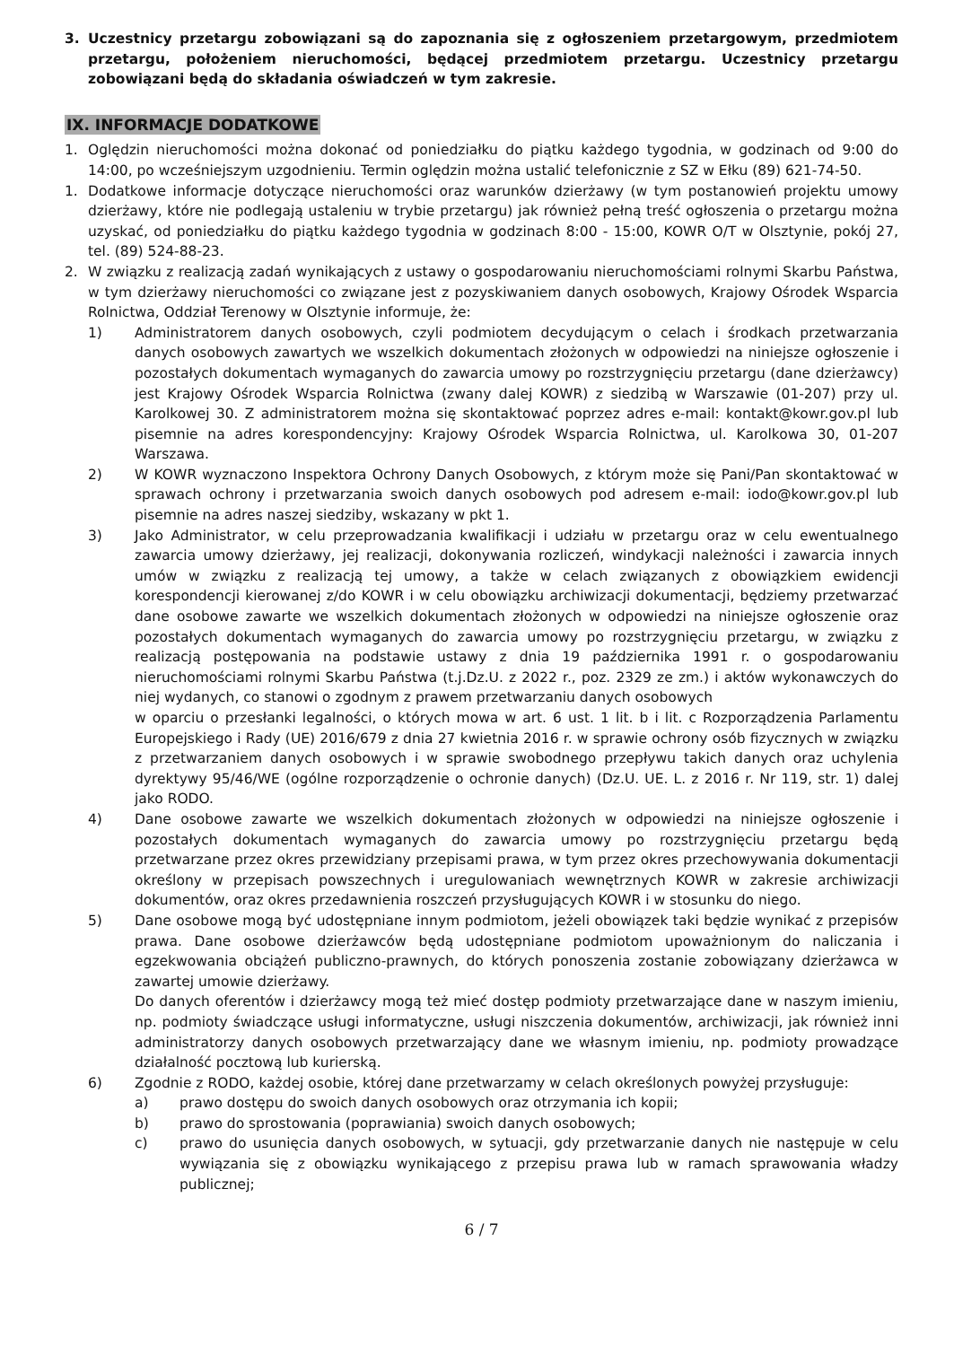3. Uczestnicy przetargu zobowiązani są do zapoznania się z ogłoszeniem przetargowym, przedmiotem przetargu, położeniem nieruchomości, będącej przedmiotem przetargu. Uczestnicy przetargu zobowiązani będą do składania oświadczeń w tym zakresie.
IX. INFORMACJE DODATKOWE
1. Oględzin nieruchomości można dokonać od poniedziałku do piątku każdego tygodnia, w godzinach od 9:00 do 14:00, po wcześniejszym uzgodnieniu. Termin oględzin można ustalić telefonicznie z SZ w Ełku (89) 621-74-50.
1. Dodatkowe informacje dotyczące nieruchomości oraz warunków dzierżawy (w tym postanowień projektu umowy dzierżawy, które nie podlegają ustaleniu w trybie przetargu) jak również pełną treść ogłoszenia o przetargu można uzyskać, od poniedziałku do piątku każdego tygodnia w godzinach 8:00 - 15:00, KOWR O/T w Olsztynie, pokój 27, tel. (89) 524-88-23.
2. W związku z realizacją zadań wynikających z ustawy o gospodarowaniu nieruchomościami rolnymi Skarbu Państwa, w tym dzierżawy nieruchomości co związane jest z pozyskiwaniem danych osobowych, Krajowy Ośrodek Wsparcia Rolnictwa, Oddział Terenowy w Olsztynie informuje, że:
1) Administratorem danych osobowych, czyli podmiotem decydującym o celach i środkach przetwarzania danych osobowych zawartych we wszelkich dokumentach złożonych w odpowiedzi na niniejsze ogłoszenie i pozostałych dokumentach wymaganych do zawarcia umowy po rozstrzygnięciu przetargu (dane dzierżawcy) jest Krajowy Ośrodek Wsparcia Rolnictwa (zwany dalej KOWR) z siedzibą w Warszawie (01-207) przy ul. Karolkowej 30. Z administratorem można się skontaktować poprzez adres e-mail: kontakt@kowr.gov.pl lub pisemnie na adres korespondencyjny: Krajowy Ośrodek Wsparcia Rolnictwa, ul. Karolkowa 30, 01-207 Warszawa.
2) W KOWR wyznaczono Inspektora Ochrony Danych Osobowych, z którym może się Pani/Pan skontaktować w sprawach ochrony i przetwarzania swoich danych osobowych pod adresem e-mail: iodo@kowr.gov.pl lub pisemnie na adres naszej siedziby, wskazany w pkt 1.
3) Jako Administrator, w celu przeprowadzania kwalifikacji i udziału w przetargu oraz w celu ewentualnego zawarcia umowy dzierżawy, jej realizacji, dokonywania rozliczeń, windykacji należności i zawarcia innych umów w związku z realizacją tej umowy, a także w celach związanych z obowiązkiem ewidencji korespondencji kierowanej z/do KOWR i w celu obowiązku archiwizacji dokumentacji, będziemy przetwarzać dane osobowe zawarte we wszelkich dokumentach złożonych w odpowiedzi na niniejsze ogłoszenie oraz pozostałych dokumentach wymaganych do zawarcia umowy po rozstrzygnięciu przetargu, w związku z realizacją postępowania na podstawie ustawy z dnia 19 października 1991 r. o gospodarowaniu nieruchomościami rolnymi Skarbu Państwa (t.j.Dz.U. z 2022 r., poz. 2329 ze zm.) i aktów wykonawczych do niej wydanych, co stanowi o zgodnym z prawem przetwarzaniu danych osobowych
w oparciu o przesłanki legalności, o których mowa w art. 6 ust. 1 lit. b i lit. c Rozporządzenia Parlamentu Europejskiego i Rady (UE) 2016/679 z dnia 27 kwietnia 2016 r. w sprawie ochrony osób fizycznych w związku z przetwarzaniem danych osobowych i w sprawie swobodnego przepływu takich danych oraz uchylenia dyrektywy 95/46/WE (ogólne rozporządzenie o ochronie danych) (Dz.U. UE. L. z 2016 r. Nr 119, str. 1) dalej jako RODO.
4) Dane osobowe zawarte we wszelkich dokumentach złożonych w odpowiedzi na niniejsze ogłoszenie i pozostałych dokumentach wymaganych do zawarcia umowy po rozstrzygnięciu przetargu będą przetwarzane przez okres przewidziany przepisami prawa, w tym przez okres przechowywania dokumentacji określony w przepisach powszechnych i uregulowaniach wewnętrznych KOWR w zakresie archiwizacji dokumentów, oraz okres przedawnienia roszczeń przysługujących KOWR i w stosunku do niego.
5) Dane osobowe mogą być udostępniane innym podmiotom, jeżeli obowiązek taki będzie wynikać z przepisów prawa. Dane osobowe dzierżawców będą udostępniane podmiotom upoważnionym do naliczania i egzekwowania obciążeń publiczno-prawnych, do których ponoszenia zostanie zobowiązany dzierżawca w zawartej umowie dzierżawy.
Do danych oferentów i dzierżawcy mogą też mieć dostęp podmioty przetwarzające dane w naszym imieniu, np. podmioty świadczące usługi informatyczne, usługi niszczenia dokumentów, archiwizacji, jak również inni administratorzy danych osobowych przetwarzający dane we własnym imieniu, np. podmioty prowadzące działalność pocztową lub kurierską.
6) Zgodnie z RODO, każdej osobie, której dane przetwarzamy w celach określonych powyżej przysługuje:
a) prawo dostępu do swoich danych osobowych oraz otrzymania ich kopii;
b) prawo do sprostowania (poprawiania) swoich danych osobowych;
c) prawo do usunięcia danych osobowych, w sytuacji, gdy przetwarzanie danych nie następuje w celu wywiązania się z obowiązku wynikającego z przepisu prawa lub w ramach sprawowania władzy publicznej;
6 / 7